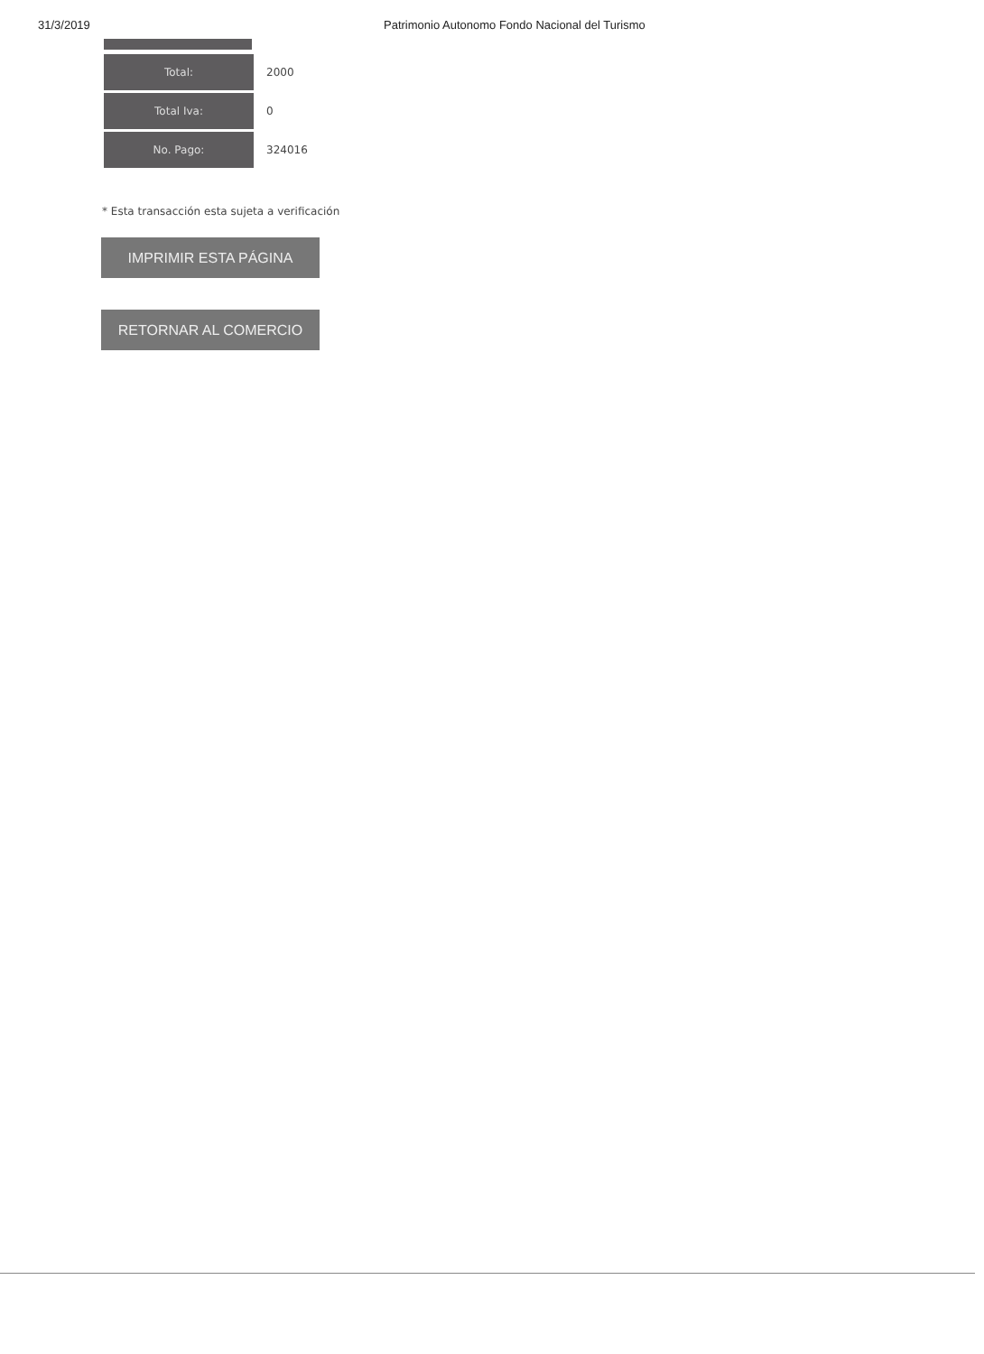31/3/2019 Patrimonio Autonomo Fondo Nacional del Turismo
| Total: | 2000 |
| Total Iva: | 0 |
| No. Pago: | 324016 |
* Esta transacción esta sujeta a verificación
IMPRIMIR ESTA PÁGINA
RETORNAR AL COMERCIO